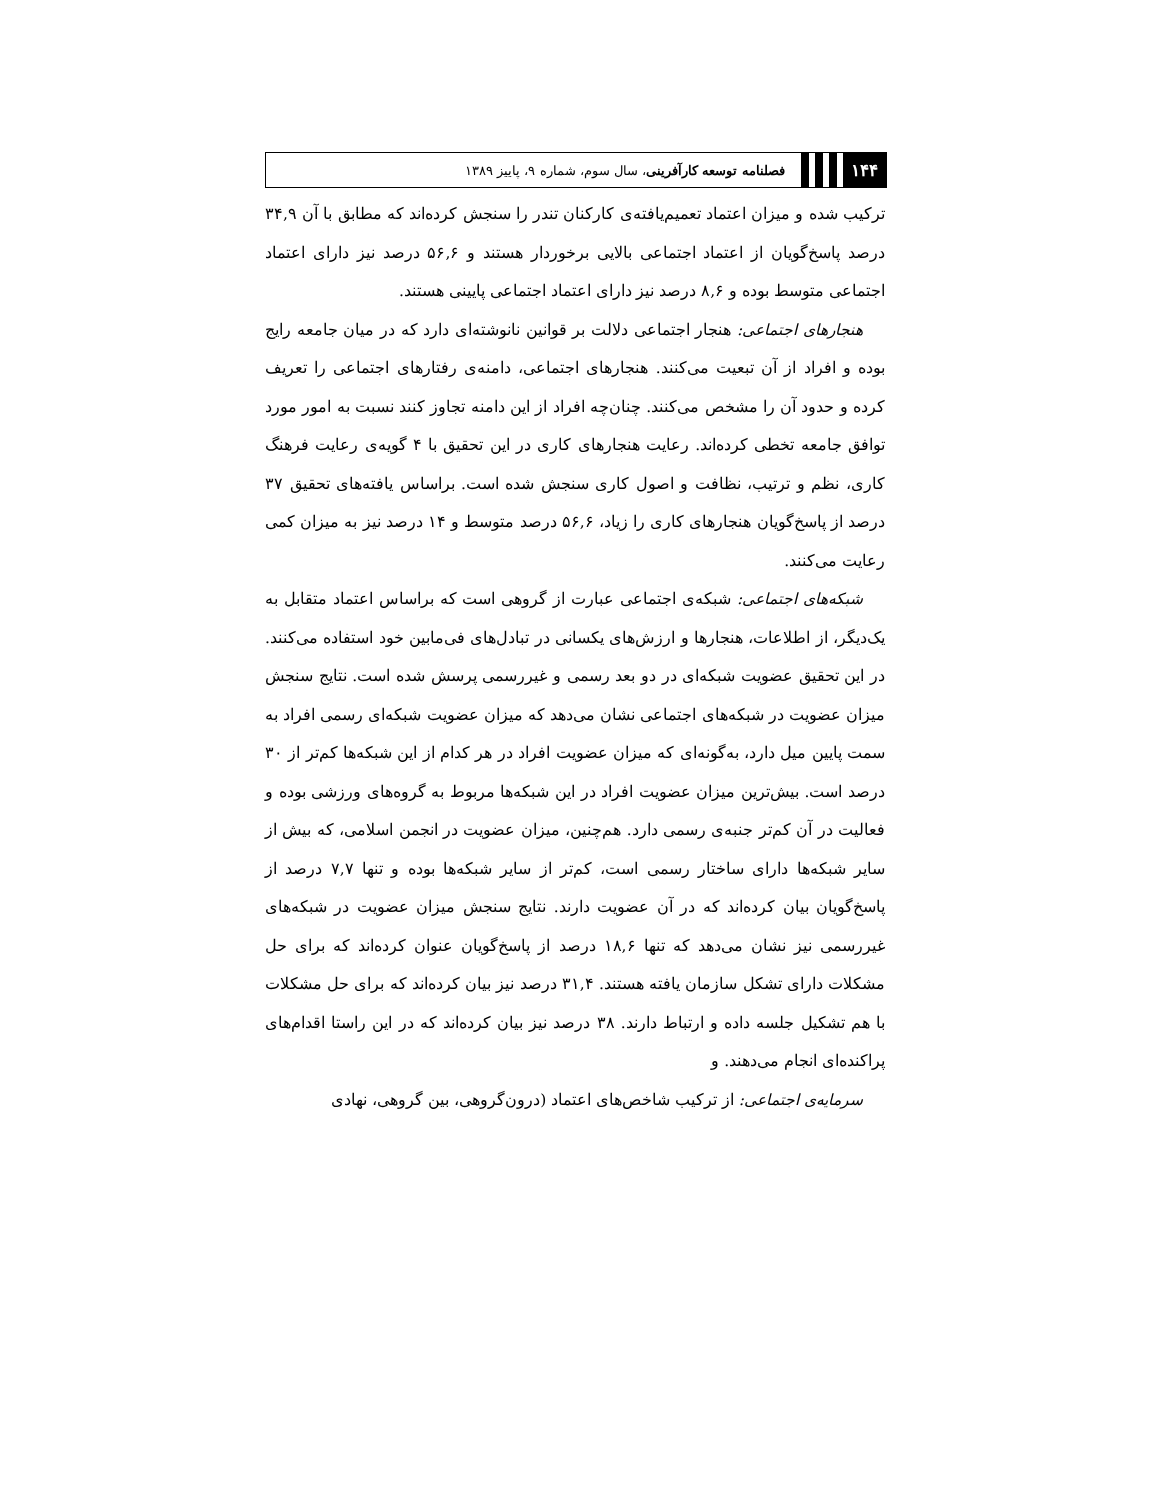۱۴۴
فصلنامه توسعه کارآفرینی، سال سوم، شماره ۹، پاییز ۱۳۸۹
ترکیب شده و میزان اعتماد تعمیم‌یافته‌ی کارکنان تندر را سنجش کرده‌اند که مطابق با آن ۳۴,۹ درصد پاسخ‌گویان از اعتماد اجتماعی بالایی برخوردار هستند و ۵۶,۶ درصد نیز دارای اعتماد اجتماعی متوسط بوده و ۸,۶ درصد نیز دارای اعتماد اجتماعی پایینی هستند.
هنجارهای اجتماعی: هنجار اجتماعی دلالت بر قوانین نانوشته‌ای دارد که در میان جامعه رایج بوده و افراد از آن تبعیت می‌کنند. هنجارهای اجتماعی، دامنه‌ی رفتارهای اجتماعی را تعریف کرده و حدود آن را مشخص می‌کنند. چنان‌چه افراد از این دامنه تجاوز کنند نسبت به امور مورد توافق جامعه تخطی کرده‌اند. رعایت هنجارهای کاری در این تحقیق با ۴ گویه‌ی رعایت فرهنگ کاری، نظم و ترتیب، نظافت و اصول کاری سنجش شده است. براساس یافته‌های تحقیق ۳۷ درصد از پاسخ‌گویان هنجارهای کاری را زیاد، ۵۶,۶ درصد متوسط و ۱۴ درصد نیز به میزان کمی رعایت می‌کنند.
شبکه‌های اجتماعی: شبکه‌ی اجتماعی عبارت از گروهی است که براساس اعتماد متقابل به یک‌دیگر، از اطلاعات، هنجارها و ارزش‌های یکسانی در تبادل‌های فی‌مابین خود استفاده می‌کنند. در این تحقیق عضویت شبکه‌ای در دو بعد رسمی و غیررسمی پرسش شده است. نتایج سنجش میزان عضویت در شبکه‌های اجتماعی نشان می‌دهد که میزان عضویت شبکه‌ای رسمی افراد به سمت پایین میل دارد، به‌گونه‌ای که میزان عضویت افراد در هر کدام از این شبکه‌ها کم‌تر از ۳۰ درصد است. بیش‌ترین میزان عضویت افراد در این شبکه‌ها مربوط به گروه‌های ورزشی بوده و فعالیت در آن کم‌تر جنبه‌ی رسمی دارد. هم‌چنین، میزان عضویت در انجمن اسلامی، که بیش از سایر شبکه‌ها دارای ساختار رسمی است، کم‌تر از سایر شبکه‌ها بوده و تنها ۷,۷ درصد از پاسخ‌گویان بیان کرده‌اند که در آن عضویت دارند. نتایج سنجش میزان عضویت در شبکه‌های غیررسمی نیز نشان می‌دهد که تنها ۱۸,۶ درصد از پاسخ‌گویان عنوان کرده‌اند که برای حل مشکلات دارای تشکل سازمان یافته هستند. ۳۱,۴ درصد نیز بیان کرده‌اند که برای حل مشکلات با هم تشکیل جلسه داده و ارتباط دارند. ۳۸ درصد نیز بیان کرده‌اند که در این راستا اقدام‌های پراکنده‌ای انجام می‌دهند. و
سرمایه‌ی اجتماعی: از ترکیب شاخص‌های اعتماد (درون‌گروهی، بین گروهی، نهادی